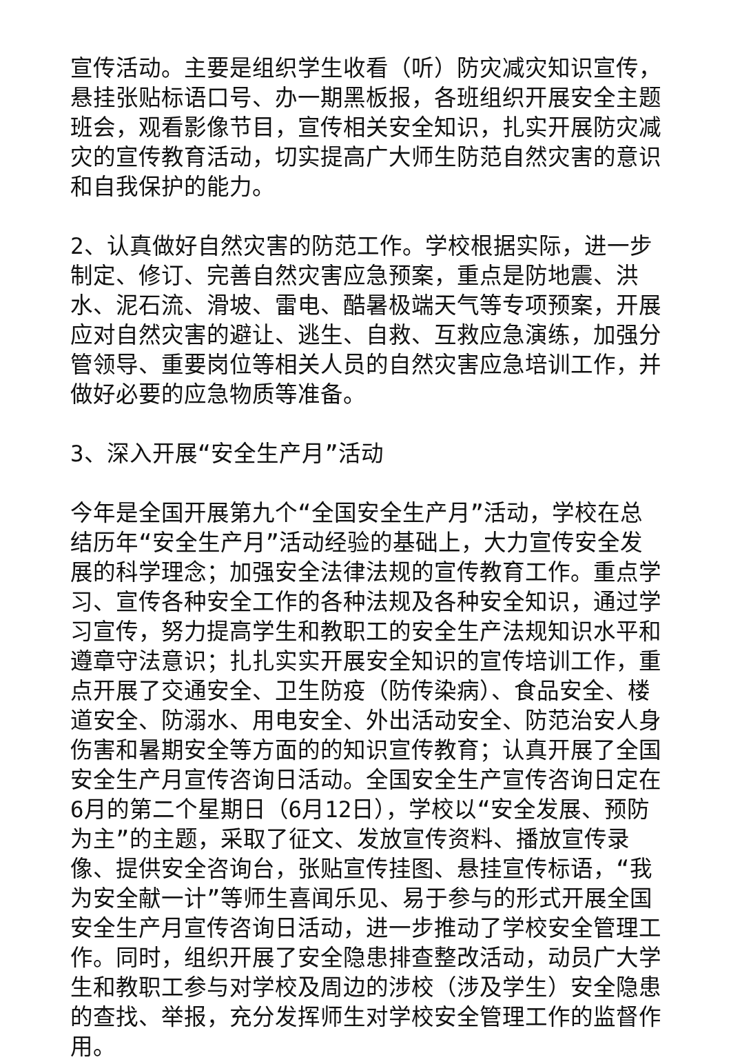宣传活动。主要是组织学生收看（听）防灾减灾知识宣传，悬挂张贴标语口号、办一期黑板报，各班组织开展安全主题班会，观看影像节目，宣传相关安全知识，扎实开展防灾减灾的宣传教育活动，切实提高广大师生防范自然灾害的意识和自我保护的能力。
2、认真做好自然灾害的防范工作。学校根据实际，进一步制定、修订、完善自然灾害应急预案，重点是防地震、洪水、泥石流、滑坡、雷电、酷暑极端天气等专项预案，开展应对自然灾害的避让、逃生、自救、互救应急演练，加强分管领导、重要岗位等相关人员的自然灾害应急培训工作，并做好必要的应急物质等准备。
3、深入开展“安全生产月”活动
今年是全国开展第九个“全国安全生产月”活动，学校在总结历年“安全生产月”活动经验的基础上，大力宣传安全发展的科学理念；加强安全法律法规的宣传教育工作。重点学习、宣传各种安全工作的各种法规及各种安全知识，通过学习宣传，努力提高学生和教职工的安全生产法规知识水平和遵章守法意识；扎扎实实开展安全知识的宣传培训工作，重点开展了交通安全、卫生防疫（防传染病）、食品安全、楼道安全、防溺水、用电安全、外出活动安全、防范治安人身伤害和暑期安全等方面的的知识宣传教育；认真开展了全国安全生产月宣传咨询日活动。全国安全生产宣传咨询日定在6月的第二个星期日（6月12日），学校以“安全发展、预防为主”的主题，采取了征文、发放宣传资料、播放宣传录像、提供安全咨询台，张贴宣传挂图、悬挂宣传标语，“我为安全献一计”等师生喜闻乐见、易于参与的形式开展全国安全生产月宣传咨询日活动，进一步推动了学校安全管理工作。同时，组织开展了安全隐患排查整改活动，动员广大学生和教职工参与对学校及周边的涉校（涉及学生）安全隐患的查找、举报，充分发挥师生对学校安全管理工作的监督作用。